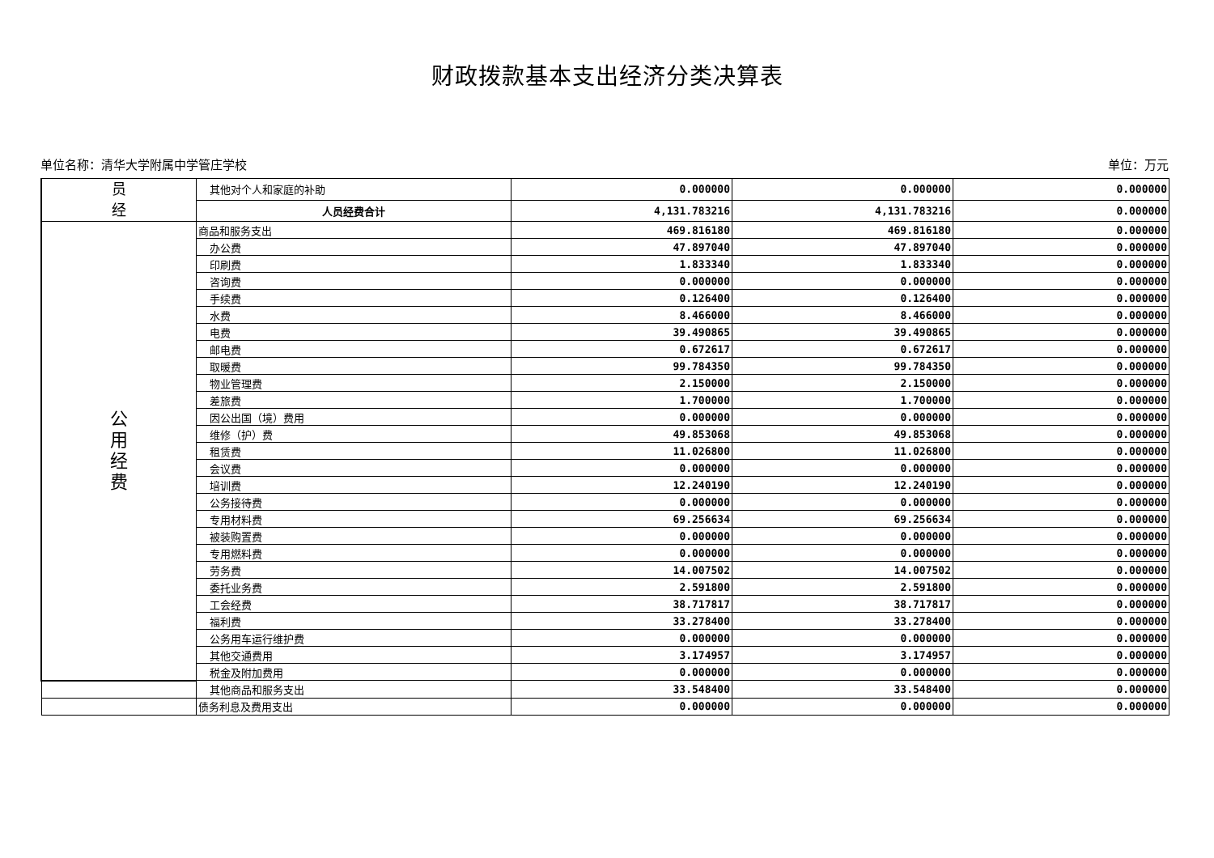财政拨款基本支出经济分类决算表
单位名称：清华大学附属中学管庄学校 单位：万元
| 员 经 | 其他对个人和家庭的补助 | 0.000000 | 0.000000 | 0.000000 |
| | 人员经费合计 | 4,131.783216 | 4,131.783216 | 0.000000 |
| 公 用 经 费 | 商品和服务支出 | 469.816180 | 469.816180 | 0.000000 |
| | 办公费 | 47.897040 | 47.897040 | 0.000000 |
| | 印刷费 | 1.833340 | 1.833340 | 0.000000 |
| | 咨询费 | 0.000000 | 0.000000 | 0.000000 |
| | 手续费 | 0.126400 | 0.126400 | 0.000000 |
| | 水费 | 8.466000 | 8.466000 | 0.000000 |
| | 电费 | 39.490865 | 39.490865 | 0.000000 |
| | 邮电费 | 0.672617 | 0.672617 | 0.000000 |
| | 取暖费 | 99.784350 | 99.784350 | 0.000000 |
| | 物业管理费 | 2.150000 | 2.150000 | 0.000000 |
| | 差旅费 | 1.700000 | 1.700000 | 0.000000 |
| | 因公出国（境）费用 | 0.000000 | 0.000000 | 0.000000 |
| | 维修（护）费 | 49.853068 | 49.853068 | 0.000000 |
| | 租赁费 | 11.026800 | 11.026800 | 0.000000 |
| | 会议费 | 0.000000 | 0.000000 | 0.000000 |
| | 培训费 | 12.240190 | 12.240190 | 0.000000 |
| | 公务接待费 | 0.000000 | 0.000000 | 0.000000 |
| | 专用材料费 | 69.256634 | 69.256634 | 0.000000 |
| | 被装购置费 | 0.000000 | 0.000000 | 0.000000 |
| | 专用燃料费 | 0.000000 | 0.000000 | 0.000000 |
| | 劳务费 | 14.007502 | 14.007502 | 0.000000 |
| | 委托业务费 | 2.591800 | 2.591800 | 0.000000 |
| | 工会经费 | 38.717817 | 38.717817 | 0.000000 |
| | 福利费 | 33.278400 | 33.278400 | 0.000000 |
| | 公务用车运行维护费 | 0.000000 | 0.000000 | 0.000000 |
| | 其他交通费用 | 3.174957 | 3.174957 | 0.000000 |
| | 税金及附加费用 | 0.000000 | 0.000000 | 0.000000 |
| | 其他商品和服务支出 | 33.548400 | 33.548400 | 0.000000 |
| | 债务利息及费用支出 | 0.000000 | 0.000000 | 0.000000 |